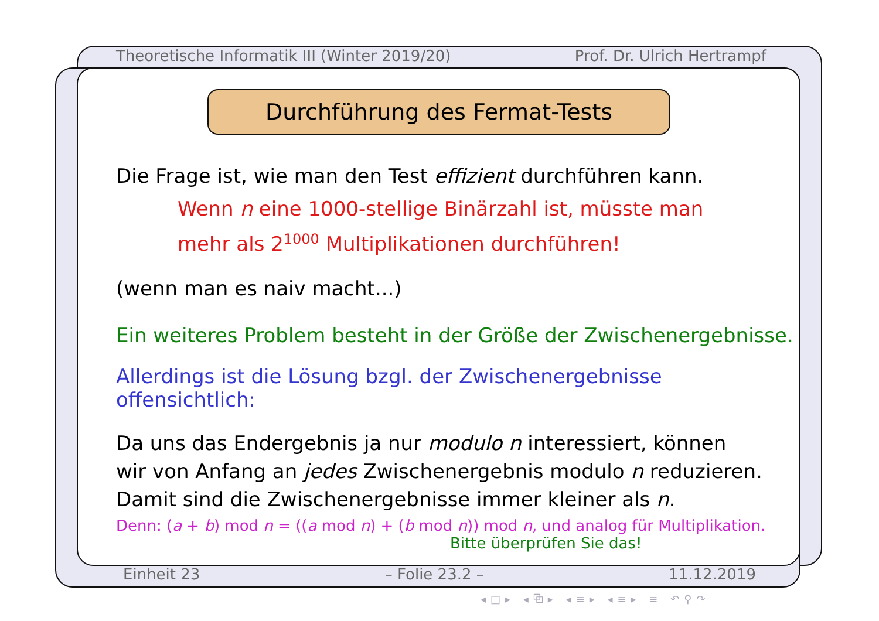Theoretische Informatik III (Winter 2019/20) Prof. Dr. Ulrich Hertrampf
Durchführung des Fermat-Tests
Die Frage ist, wie man den Test effizient durchführen kann.
Wenn n eine 1000-stellige Binärzahl ist, müsste man
mehr als 2<sup>1000</sup> Multiplikationen durchführen!
(wenn man es naiv macht...)
Ein weiteres Problem besteht in der Größe der Zwischenergebnisse.
Allerdings ist die Lösung bzgl. der Zwischenergebnisse offensichtlich:
Da uns das Endergebnis ja nur modulo n interessiert, können
wir von Anfang an jedes Zwischenergebnis modulo n reduzieren.
Damit sind die Zwischenergebnisse immer kleiner als n.
Denn: (a + b) mod n = ((a mod n) + (b mod n)) mod n, und analog für Multiplikation.
Bitte überprüfen Sie das!
Einheit 23 – Folie 23.2 – 11.12.2019
◂□▸ ◂⧉▸ ◂≡▸ ◂≡▸ ≡ ↶⚲↷